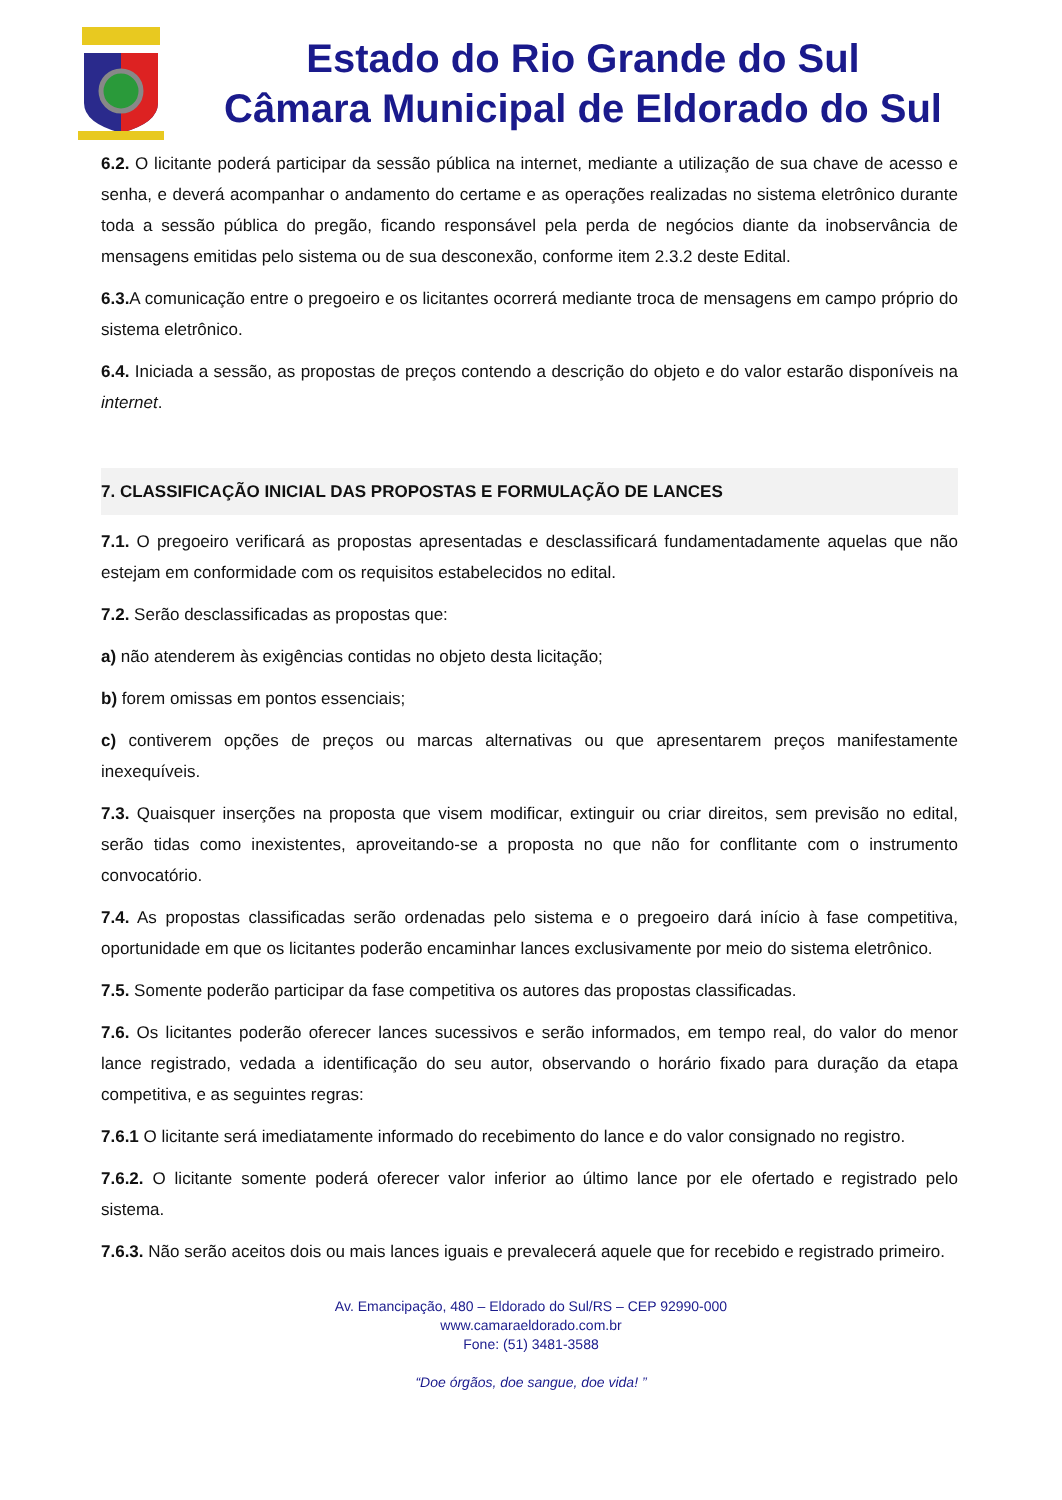Estado do Rio Grande do Sul
Câmara Municipal de Eldorado do Sul
6.2. O licitante poderá participar da sessão pública na internet, mediante a utilização de sua chave de acesso e senha, e deverá acompanhar o andamento do certame e as operações realizadas no sistema eletrônico durante toda a sessão pública do pregão, ficando responsável pela perda de negócios diante da inobservância de mensagens emitidas pelo sistema ou de sua desconexão, conforme item 2.3.2 deste Edital.
6.3. A comunicação entre o pregoeiro e os licitantes ocorrerá mediante troca de mensagens em campo próprio do sistema eletrônico.
6.4. Iniciada a sessão, as propostas de preços contendo a descrição do objeto e do valor estarão disponíveis na internet.
7. CLASSIFICAÇÃO INICIAL DAS PROPOSTAS E FORMULAÇÃO DE LANCES
7.1. O pregoeiro verificará as propostas apresentadas e desclassificará fundamentadamente aquelas que não estejam em conformidade com os requisitos estabelecidos no edital.
7.2. Serão desclassificadas as propostas que:
a) não atenderem às exigências contidas no objeto desta licitação;
b) forem omissas em pontos essenciais;
c) contiverem opções de preços ou marcas alternativas ou que apresentarem preços manifestamente inexequíveis.
7.3. Quaisquer inserções na proposta que visem modificar, extinguir ou criar direitos, sem previsão no edital, serão tidas como inexistentes, aproveitando-se a proposta no que não for conflitante com o instrumento convocatório.
7.4. As propostas classificadas serão ordenadas pelo sistema e o pregoeiro dará início à fase competitiva, oportunidade em que os licitantes poderão encaminhar lances exclusivamente por meio do sistema eletrônico.
7.5. Somente poderão participar da fase competitiva os autores das propostas classificadas.
7.6. Os licitantes poderão oferecer lances sucessivos e serão informados, em tempo real, do valor do menor lance registrado, vedada a identificação do seu autor, observando o horário fixado para duração da etapa competitiva, e as seguintes regras:
7.6.1 O licitante será imediatamente informado do recebimento do lance e do valor consignado no registro.
7.6.2. O licitante somente poderá oferecer valor inferior ao último lance por ele ofertado e registrado pelo sistema.
7.6.3. Não serão aceitos dois ou mais lances iguais e prevalecerá aquele que for recebido e registrado primeiro.
Av. Emancipação, 480 – Eldorado do Sul/RS – CEP 92990-000
www.camaraeldorado.com.br
Fone: (51) 3481-3588
“Doe órgãos, doe sangue, doe vida! ”